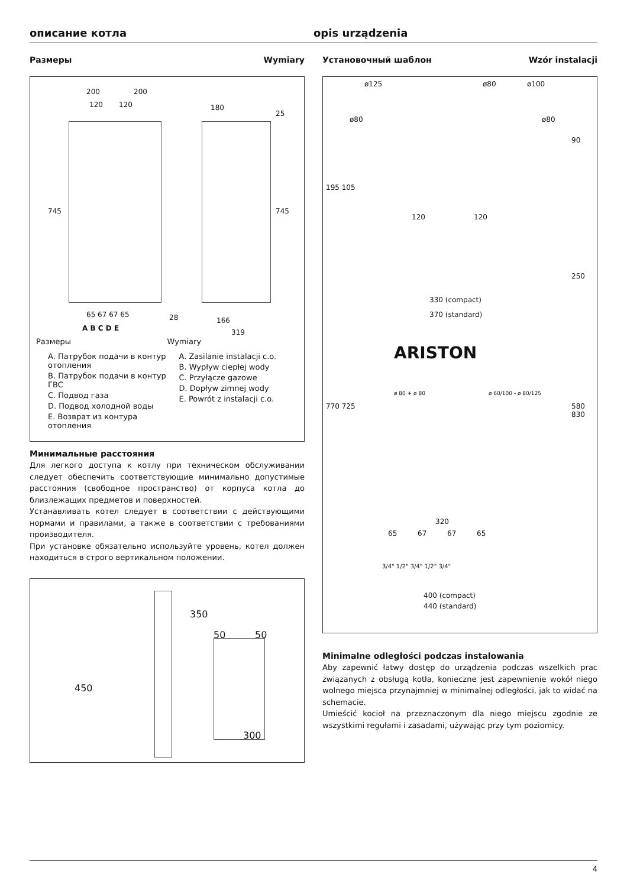описание котла opis urządzenia
Размеры Wymiary
200 200
120 120
745 745
180
25
166
319
28 65 67 67 65
A B C D E
Размеры
A. Патрубок подачи в контур отопления
B. Патрубок подачи в контур ГВС
C. Подвод газа
D. Подвод холодной воды
E. Возврат из контура отопления
Wymiary
A. Zasilanie instalacji c.o.
B. Wypływ ciepłej wody
C. Przyłącze gazowe
D. Dopływ zimnej wody
E. Powrót z instalacji c.o.
Минимальные расстояния
Для легкого доступа к котлу при техническом обслуживании следует обеспечить соответствующие минимально допустимые расстояния (свободное пространство) от корпуса котла до близлежащих предметов и поверхностей.
Устанавливать котел следует в соответствии с действующими нормами и правилами, а также в соответствии с требованиями производителя.
При установке обязательно используйте уровень, котел должен находиться в строго вертикальном положении.
350
50 50
450
300
Установочный шаблон Wzór instalacji
ø125 ø80 ø100
ø80 ø80
120 120
330 (compact)
370 (standard)
ARISTON
ø 80 + ø 80 ø 60/100 - ø 80/125
320
65 67 67 65
3/4" 1/2" 3/4" 1/2" 3/4"
400 (compact)
440 (standard)
195 105
770 725
90
250
580 830
Minimalne odległości podczas instalowania
Aby zapewnić łatwy dostęp do urządzenia podczas wszelkich prac związanych z obsługą kotła, konieczne jest zapewnienie wokół niego wolnego miejsca przynajmniej w minimalnej odległości, jak to widać na schemacie.
Umieścić kocioł na przeznaczonym dla niego miejscu zgodnie ze wszystkimi regułami i zasadami, używając przy tym poziomicy.
4